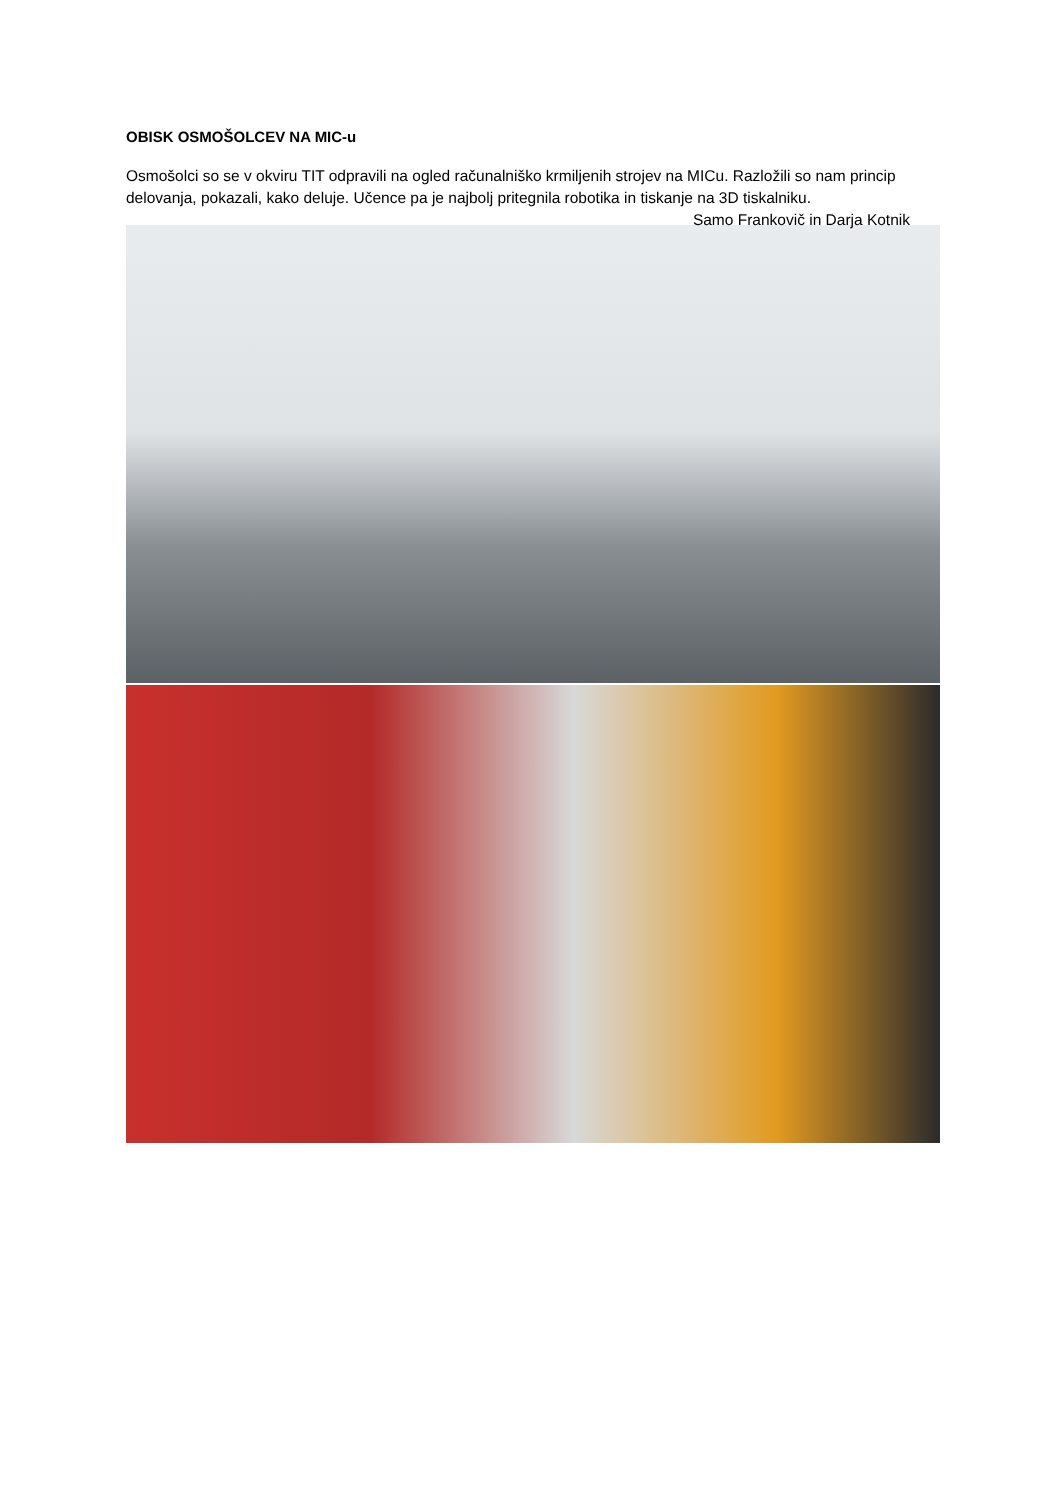OBISK OSMOŠOLCEV NA MIC-u
Osmošolci so se v okviru TIT odpravili na ogled računalniško krmiljenih strojev na MICu. Razložili so nam princip delovanja, pokazali, kako deluje. Učence pa je najbolj pritegnila robotika in tiskanje na 3D tiskalniku. Samo Frankovič in Darja Kotnik